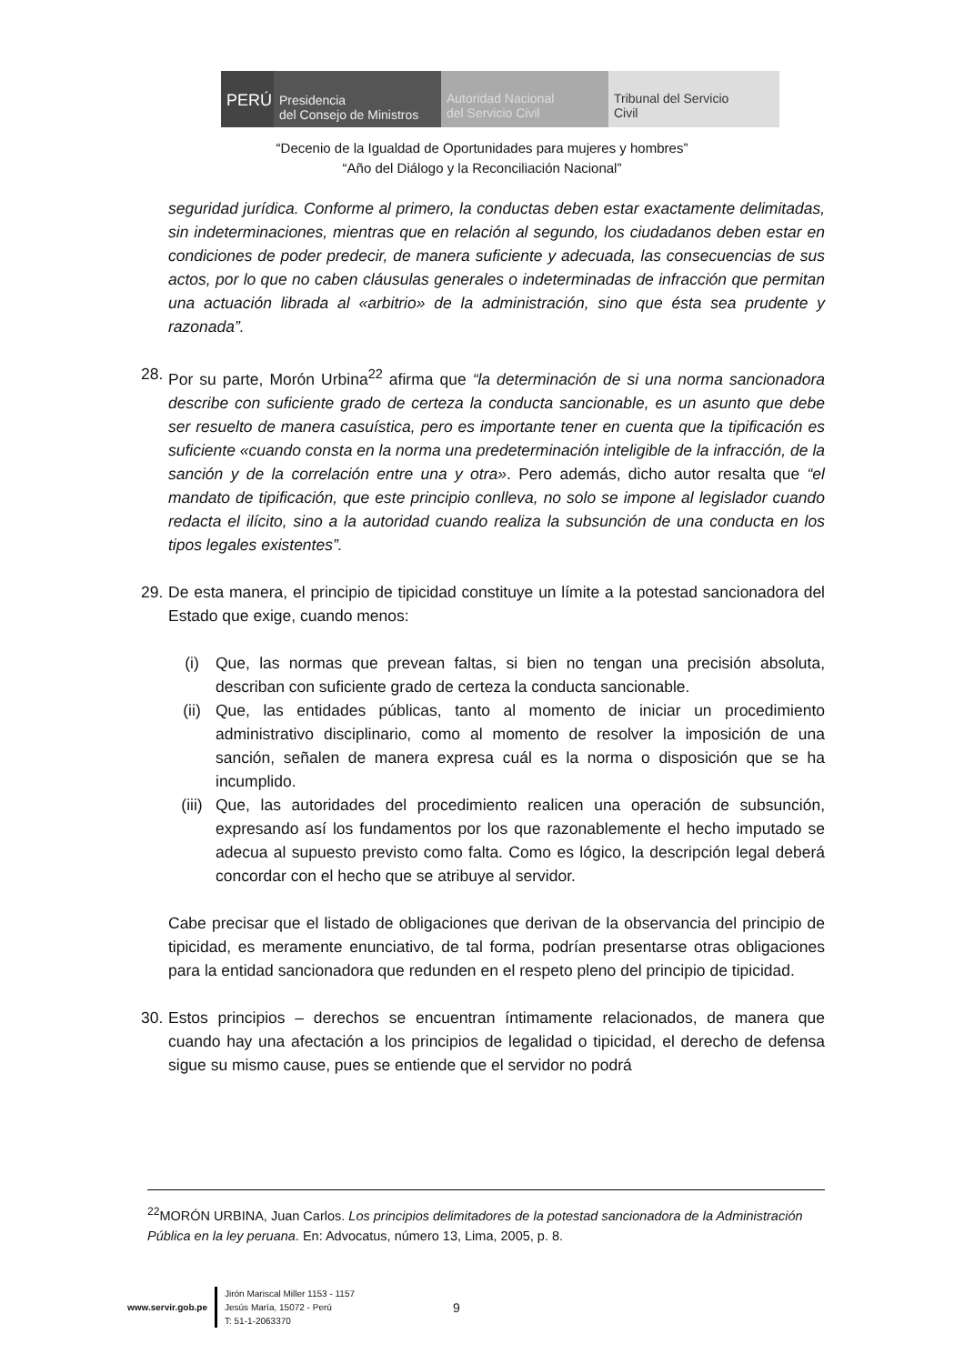PERÚ
Presidencia
del Consejo de Ministros
Autoridad Nacional
del Servicio Civil
Tribunal del Servicio
Civil
“Decenio de la Igualdad de Oportunidades para mujeres y hombres”
“Año del Diálogo y la Reconciliación Nacional”
seguridad jurídica. Conforme al primero, la conductas deben estar exactamente delimitadas, sin indeterminaciones, mientras que en relación al segundo, los ciudadanos deben estar en condiciones de poder predecir, de manera suficiente y adecuada, las consecuencias de sus actos, por lo que no caben cláusulas generales o indeterminadas de infracción que permitan una actuación librada al «arbitrio» de la administración, sino que ésta sea prudente y razonada”.
28. Por su parte, Morón Urbina<sup>22</sup> afirma que “la determinación de si una norma sancionadora describe con suficiente grado de certeza la conducta sancionable, es un asunto que debe ser resuelto de manera casuística, pero es importante tener en cuenta que la tipificación es suficiente «cuando consta en la norma una predeterminación inteligible de la infracción, de la sanción y de la correlación entre una y otra». Pero además, dicho autor resalta que “el mandato de tipificación, que este principio conlleva, no solo se impone al legislador cuando redacta el ilícito, sino a la autoridad cuando realiza la subsunción de una conducta en los tipos legales existentes”.
29. De esta manera, el principio de tipicidad constituye un límite a la potestad sancionadora del Estado que exige, cuando menos:
(i) Que, las normas que prevean faltas, si bien no tengan una precisión absoluta, describan con suficiente grado de certeza la conducta sancionable.
(ii) Que, las entidades públicas, tanto al momento de iniciar un procedimiento administrativo disciplinario, como al momento de resolver la imposición de una sanción, señalen de manera expresa cuál es la norma o disposición que se ha incumplido.
(iii) Que, las autoridades del procedimiento realicen una operación de subsunción, expresando así los fundamentos por los que razonablemente el hecho imputado se adecua al supuesto previsto como falta. Como es lógico, la descripción legal deberá concordar con el hecho que se atribuye al servidor.
Cabe precisar que el listado de obligaciones que derivan de la observancia del principio de tipicidad, es meramente enunciativo, de tal forma, podrían presentarse otras obligaciones para la entidad sancionadora que redunden en el respeto pleno del principio de tipicidad.
30. Estos principios – derechos se encuentran íntimamente relacionados, de manera que cuando hay una afectación a los principios de legalidad o tipicidad, el derecho de defensa sigue su mismo cause, pues se entiende que el servidor no podrá
<sup>22</sup> MORÓN URBINA, Juan Carlos. Los principios delimitadores de la potestad sancionadora de la Administración Pública en la ley peruana. En: Advocatus, número 13, Lima, 2005, p. 8.
www.servir.gob.pe
Jirón Mariscal Miller 1153 - 1157
Jesús María, 15072 - Perú
T: 51-1-2063370
9